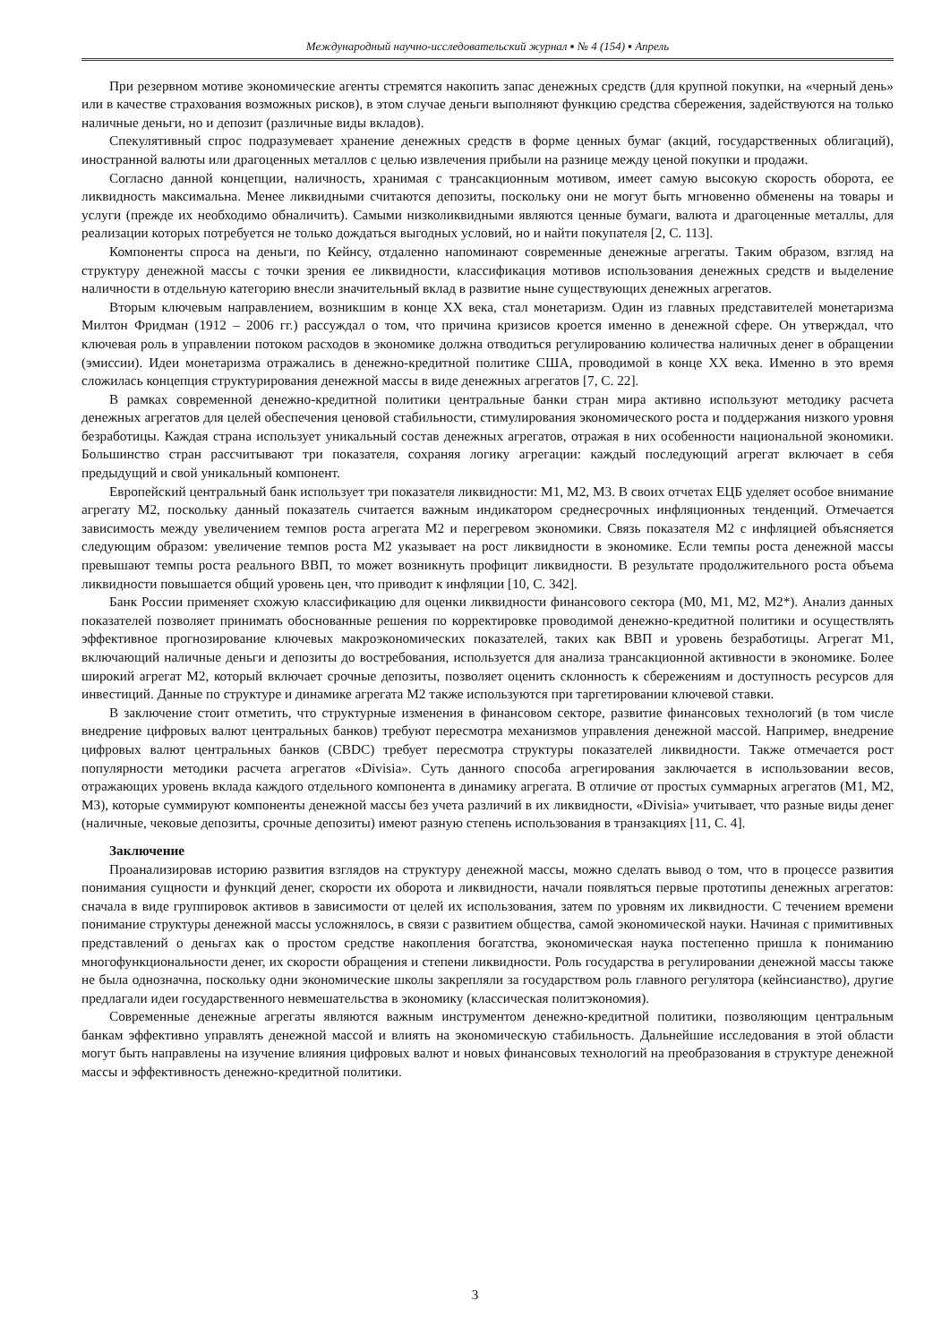Международный научно-исследовательский журнал ▪ № 4 (154) ▪ Апрель
При резервном мотиве экономические агенты стремятся накопить запас денежных средств (для крупной покупки, на «черный день» или в качестве страхования возможных рисков), в этом случае деньги выполняют функцию средства сбережения, задействуются на только наличные деньги, но и депозит (различные виды вкладов).
Спекулятивный спрос подразумевает хранение денежных средств в форме ценных бумаг (акций, государственных облигаций), иностранной валюты или драгоценных металлов с целью извлечения прибыли на разнице между ценой покупки и продажи.
Согласно данной концепции, наличность, хранимая с трансакционным мотивом, имеет самую высокую скорость оборота, ее ликвидность максимальна. Менее ликвидными считаются депозиты, поскольку они не могут быть мгновенно обменены на товары и услуги (прежде их необходимо обналичить). Самыми низколиквидными являются ценные бумаги, валюта и драгоценные металлы, для реализации которых потребуется не только дождаться выгодных условий, но и найти покупателя [2, С. 113].
Компоненты спроса на деньги, по Кейнсу, отдаленно напоминают современные денежные агрегаты. Таким образом, взгляд на структуру денежной массы с точки зрения ее ликвидности, классификация мотивов использования денежных средств и выделение наличности в отдельную категорию внесли значительный вклад в развитие ныне существующих денежных агрегатов.
Вторым ключевым направлением, возникшим в конце XX века, стал монетаризм. Один из главных представителей монетаризма Милтон Фридман (1912 – 2006 гг.) рассуждал о том, что причина кризисов кроется именно в денежной сфере. Он утверждал, что ключевая роль в управлении потоком расходов в экономике должна отводиться регулированию количества наличных денег в обращении (эмиссии). Идеи монетаризма отражались в денежно-кредитной политике США, проводимой в конце XX века. Именно в это время сложилась концепция структурирования денежной массы в виде денежных агрегатов [7, С. 22].
В рамках современной денежно-кредитной политики центральные банки стран мира активно используют методику расчета денежных агрегатов для целей обеспечения ценовой стабильности, стимулирования экономического роста и поддержания низкого уровня безработицы. Каждая страна использует уникальный состав денежных агрегатов, отражая в них особенности национальной экономики. Большинство стран рассчитывают три показателя, сохраняя логику агрегации: каждый последующий агрегат включает в себя предыдущий и свой уникальный компонент.
Европейский центральный банк использует три показателя ликвидности: M1, M2, M3. В своих отчетах ЕЦБ уделяет особое внимание агрегату M2, поскольку данный показатель считается важным индикатором среднесрочных инфляционных тенденций. Отмечается зависимость между увеличением темпов роста агрегата M2 и перегревом экономики. Связь показателя M2 с инфляцией объясняется следующим образом: увеличение темпов роста M2 указывает на рост ликвидности в экономике. Если темпы роста денежной массы превышают темпы роста реального ВВП, то может возникнуть профицит ликвидности. В результате продолжительного роста объема ликвидности повышается общий уровень цен, что приводит к инфляции [10, С. 342].
Банк России применяет схожую классификацию для оценки ликвидности финансового сектора (M0, M1, M2, M2*). Анализ данных показателей позволяет принимать обоснованные решения по корректировке проводимой денежно-кредитной политики и осуществлять эффективное прогнозирование ключевых макроэкономических показателей, таких как ВВП и уровень безработицы. Агрегат M1, включающий наличные деньги и депозиты до востребования, используется для анализа трансакционной активности в экономике. Более широкий агрегат M2, который включает срочные депозиты, позволяет оценить склонность к сбережениям и доступность ресурсов для инвестиций. Данные по структуре и динамике агрегата M2 также используются при таргетировании ключевой ставки.
В заключение стоит отметить, что структурные изменения в финансовом секторе, развитие финансовых технологий (в том числе внедрение цифровых валют центральных банков) требуют пересмотра механизмов управления денежной массой. Например, внедрение цифровых валют центральных банков (CBDC) требует пересмотра структуры показателей ликвидности. Также отмечается рост популярности методики расчета агрегатов «Divisia». Суть данного способа агрегирования заключается в использовании весов, отражающих уровень вклада каждого отдельного компонента в динамику агрегата. В отличие от простых суммарных агрегатов (M1, M2, M3), которые суммируют компоненты денежной массы без учета различий в их ликвидности, «Divisia» учитывает, что разные виды денег (наличные, чековые депозиты, срочные депозиты) имеют разную степень использования в транзакциях [11, С. 4].
Заключение
Проанализировав историю развития взглядов на структуру денежной массы, можно сделать вывод о том, что в процессе развития понимания сущности и функций денег, скорости их оборота и ликвидности, начали появляться первые прототипы денежных агрегатов: сначала в виде группировок активов в зависимости от целей их использования, затем по уровням их ликвидности. С течением времени понимание структуры денежной массы усложнялось, в связи с развитием общества, самой экономической науки. Начиная с примитивных представлений о деньгах как о простом средстве накопления богатства, экономическая наука постепенно пришла к пониманию многофункциональности денег, их скорости обращения и степени ликвидности. Роль государства в регулировании денежной массы также не была однозначна, поскольку одни экономические школы закрепляли за государством роль главного регулятора (кейнсианство), другие предлагали идеи государственного невмешательства в экономику (классическая политэкономия).
Современные денежные агрегаты являются важным инструментом денежно-кредитной политики, позволяющим центральным банкам эффективно управлять денежной массой и влиять на экономическую стабильность. Дальнейшие исследования в этой области могут быть направлены на изучение влияния цифровых валют и новых финансовых технологий на преобразования в структуре денежной массы и эффективность денежно-кредитной политики.
3